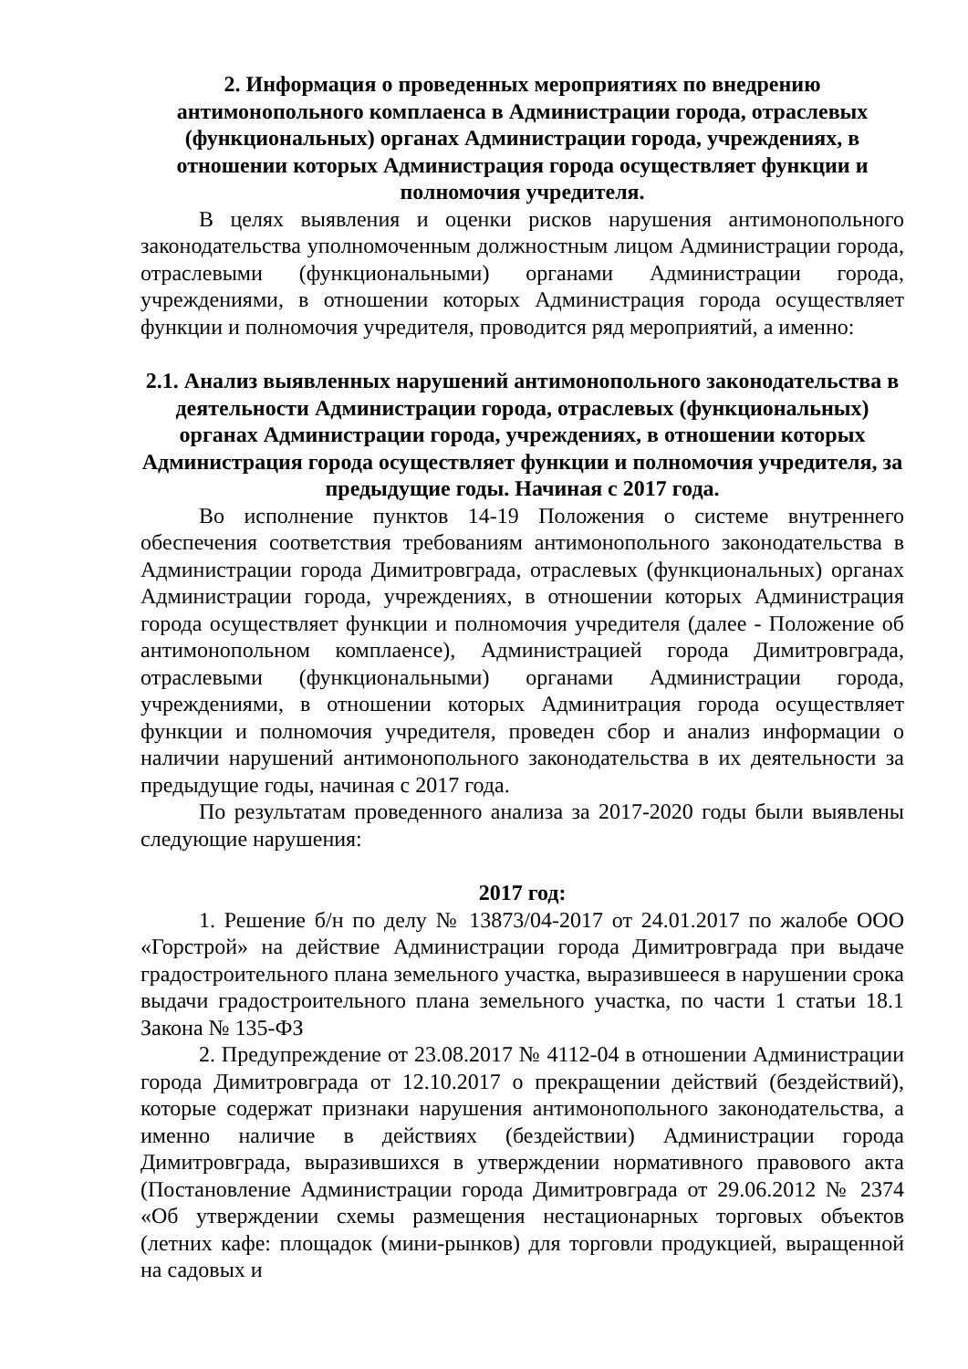2. Информация о проведенных мероприятиях по внедрению антимонопольного комплаенса в Администрации города, отраслевых (функциональных) органах Администрации города, учреждениях, в отношении которых Администрация города осуществляет функции и полномочия учредителя.
В целях выявления и оценки рисков нарушения антимонопольного законодательства уполномоченным должностным лицом Администрации города, отраслевыми (функциональными) органами Администрации города, учреждениями, в отношении которых Администрация города осуществляет функции и полномочия учредителя, проводится ряд мероприятий, а именно:
2.1. Анализ выявленных нарушений антимонопольного законодательства в деятельности Администрации города, отраслевых (функциональных) органах Администрации города, учреждениях, в отношении которых Администрация города осуществляет функции и полномочия учредителя, за предыдущие годы. Начиная с 2017 года.
Во исполнение пунктов 14-19 Положения о системе внутреннего обеспечения соответствия требованиям антимонопольного законодательства в Администрации города Димитровграда, отраслевых (функциональных) органах Администрации города, учреждениях, в отношении которых Администрация города осуществляет функции и полномочия учредителя (далее - Положение об антимонопольном комплаенсе), Администрацией города Димитровграда, отраслевыми (функциональными) органами Администрации города, учреждениями, в отношении которых Админитрация города осуществляет функции и полномочия учредителя, проведен сбор и анализ информации о наличии нарушений антимонопольного законодательства в их деятельности за предыдущие годы, начиная с 2017 года.
По результатам проведенного анализа за 2017-2020 годы были выявлены следующие нарушения:
2017 год:
1. Решение б/н по делу № 13873/04-2017 от 24.01.2017 по жалобе ООО «Горстрой» на действие Администрации города Димитровграда при выдаче градостроительного плана земельного участка, выразившееся в нарушении срока выдачи градостроительного плана земельного участка, по части 1 статьи 18.1 Закона № 135-ФЗ
2. Предупреждение от 23.08.2017 № 4112-04 в отношении Администрации города Димитровграда от 12.10.2017 о прекращении действий (бездействий), которые содержат признаки нарушения антимонопольного законодательства, а именно наличие в действиях (бездействии) Администрации города Димитровграда, выразившихся в утверждении нормативного правового акта (Постановление Администрации города Димитровграда от 29.06.2012 № 2374 «Об утверждении схемы размещения нестационарных торговых объектов (летних кафе: площадок (мини-рынков) для торговли продукцией, выращенной на садовых и